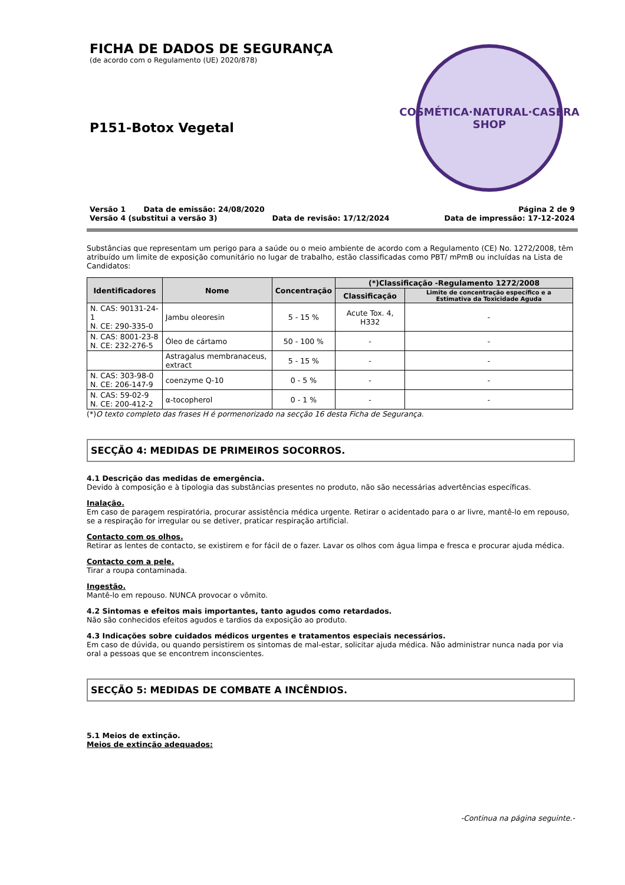COSMÉTICA·NATURAL·CASERA
SHOP
FICHA DE DADOS DE SEGURANÇA
(de acordo com o Regulamento (UE) 2020/878)
P151-Botox Vegetal
Versão 1 Data de emissão: 24/08/2020 Página 2 de 9
Versão 4 (substitui a versão 3) Data de revisão: 17/12/2024 Data de impressão: 17-12-2024
Substâncias que representam um perigo para a saúde ou o meio ambiente de acordo com a Regulamento (CE) No. 1272/2008, têm atribuído um limite de exposição comunitário no lugar de trabalho, estão classificadas como PBT/ mPmB ou incluídas na Lista de Candidatos:
| Identificadores | Nome | Concentração | (*)Classificação -Regulamento 1272/2008 | |
| --- | --- | --- | --- | --- |
| | | | Classificação | Limite de concentração específico e a Estimativa da Toxicidade Aguda |
| N. CAS: 90131-24-1 N. CE: 290-335-0 | Jambu oleoresin | 5 - 15 % | Acute Tox. 4, H332 | - |
| N. CAS: 8001-23-8 N. CE: 232-276-5 | Óleo de cártamo | 50 - 100 % | - | - |
| | Astragalus membranaceus, extract | 5 - 15 % | - | - |
| N. CAS: 303-98-0 N. CE: 206-147-9 | coenzyme Q-10 | 0 - 5 % | - | - |
| N. CAS: 59-02-9 N. CE: 200-412-2 | α-tocopherol | 0 - 1 % | - | - |
(*)O texto completo das frases H é pormenorizado na secção 16 desta Ficha de Segurança.
SECÇÃO 4: MEDIDAS DE PRIMEIROS SOCORROS.
4.1 Descrição das medidas de emergência.
Devido à composição e à tipologia das substâncias presentes no produto, não são necessárias advertências específicas.
Inalação.
Em caso de paragem respiratória, procurar assistência médica urgente. Retirar o acidentado para o ar livre, mantê-lo em repouso, se a respiração for irregular ou se detiver, praticar respiração artificial.
Contacto com os olhos.
Retirar as lentes de contacto, se existirem e for fácil de o fazer. Lavar os olhos com água limpa e fresca e procurar ajuda médica.
Contacto com a pele.
Tirar a roupa contaminada.
Ingestão.
Mantê-lo em repouso. NUNCA provocar o vômito.
4.2 Sintomas e efeitos mais importantes, tanto agudos como retardados.
Não são conhecidos efeitos agudos e tardios da exposição ao produto.
4.3 Indicações sobre cuidados médicos urgentes e tratamentos especiais necessários.
Em caso de dúvida, ou quando persistirem os sintomas de mal-estar, solicitar ajuda médica. Não administrar nunca nada por via oral a pessoas que se encontrem inconscientes.
SECÇÃO 5: MEDIDAS DE COMBATE A INCÊNDIOS.
5.1 Meios de extinção.
Meios de extinção adequados:
-Continua na página seguinte.-